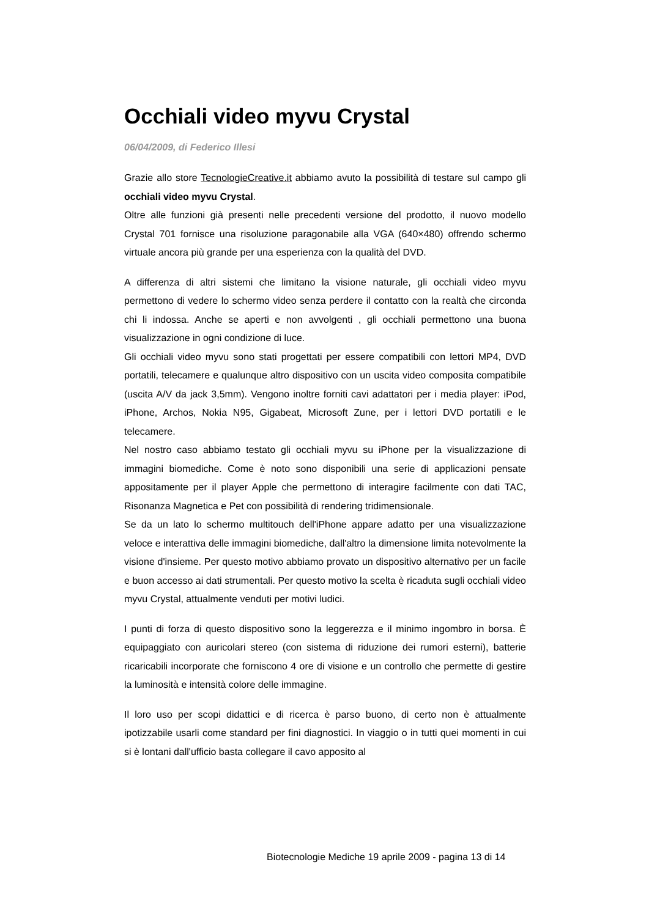Occhiali video myvu Crystal
06/04/2009, di Federico Illesi
Grazie allo store TecnologieCreative.it abbiamo avuto la possibilità di testare sul campo gli occhiali video myvu Crystal.
Oltre alle funzioni già presenti nelle precedenti versione del prodotto, il nuovo modello Crystal 701 fornisce una risoluzione paragonabile alla VGA (640×480) offrendo schermo virtuale ancora più grande per una esperienza con la qualità del DVD.
A differenza di altri sistemi che limitano la visione naturale, gli occhiali video myvu permettono di vedere lo schermo video senza perdere il contatto con la realtà che circonda chi li indossa. Anche se aperti e non avvolgenti , gli occhiali permettono una buona visualizzazione in ogni condizione di luce.
Gli occhiali video myvu sono stati progettati per essere compatibili con lettori MP4, DVD portatili, telecamere e qualunque altro dispositivo con un uscita video composita compatibile (uscita A/V da jack 3,5mm). Vengono inoltre forniti cavi adattatori per i media player: iPod, iPhone, Archos, Nokia N95, Gigabeat, Microsoft Zune, per i lettori DVD portatili e le telecamere.
Nel nostro caso abbiamo testato gli occhiali myvu su iPhone per la visualizzazione di immagini biomediche. Come è noto sono disponibili una serie di applicazioni pensate appositamente per il player Apple che permettono di interagire facilmente con dati TAC, Risonanza Magnetica e Pet con possibilità di rendering tridimensionale.
Se da un lato lo schermo multitouch dell'iPhone appare adatto per una visualizzazione veloce e interattiva delle immagini biomediche, dall'altro la dimensione limita notevolmente la visione d'insieme. Per questo motivo abbiamo provato un dispositivo alternativo per un facile e buon accesso ai dati strumentali. Per questo motivo la scelta è ricaduta sugli occhiali video myvu Crystal, attualmente venduti per motivi ludici.
I punti di forza di questo dispositivo sono la leggerezza e il minimo ingombro in borsa. È equipaggiato con auricolari stereo (con sistema di riduzione dei rumori esterni), batterie ricaricabili incorporate che forniscono 4 ore di visione e un controllo che permette di gestire la luminosità e intensità colore delle immagine.
Il loro uso per scopi didattici e di ricerca è parso buono, di certo non è attualmente ipotizzabile usarli come standard per fini diagnostici. In viaggio o in tutti quei momenti in cui si è lontani dall'ufficio basta collegare il cavo apposito al
Biotecnologie Mediche 19 aprile 2009 - pagina 13 di 14